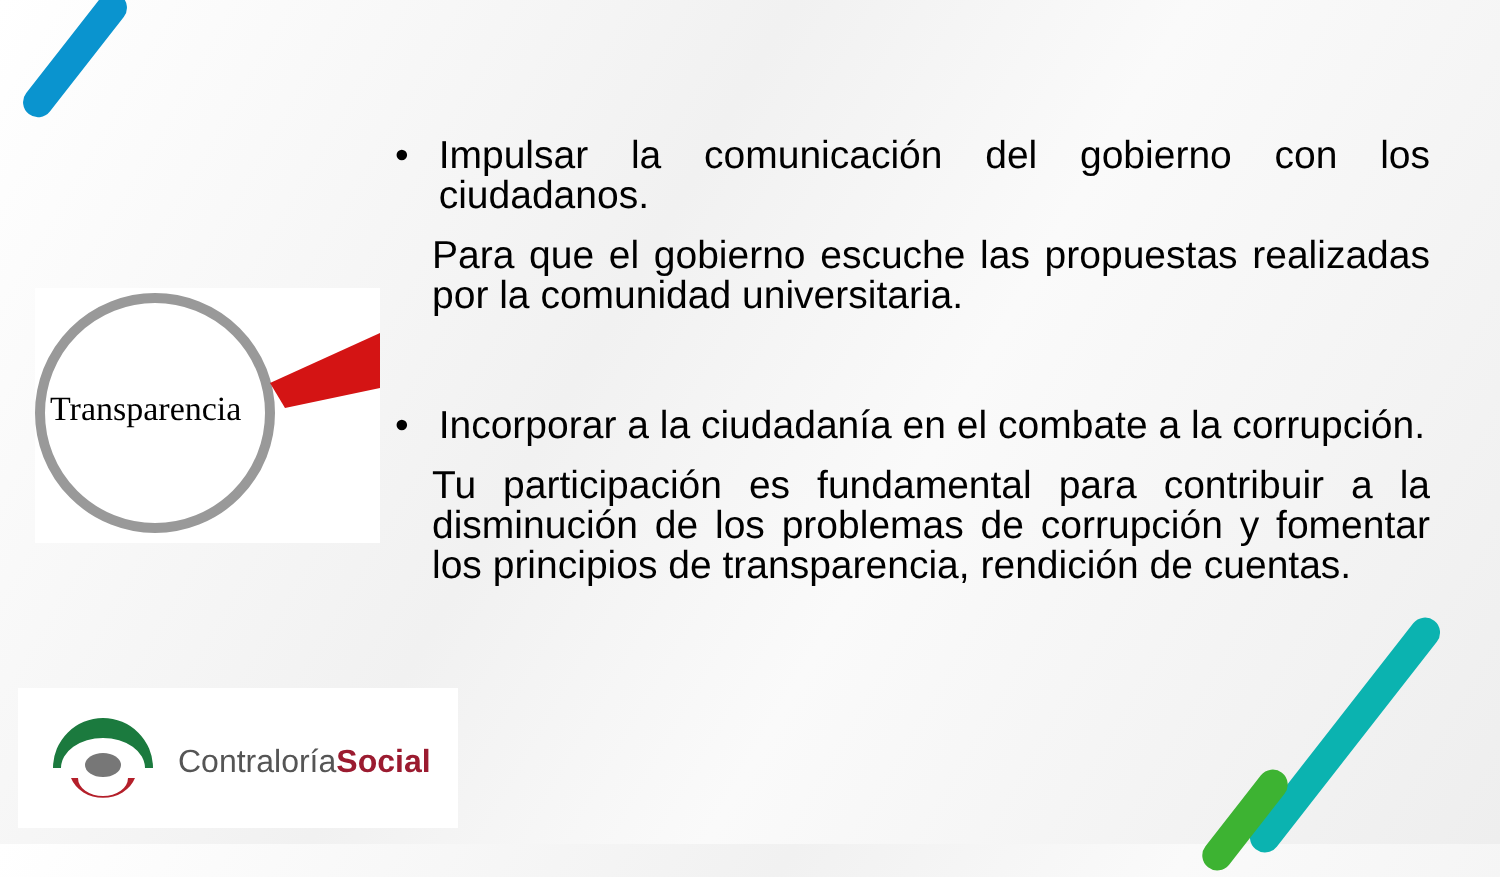Transparencia
• Impulsar la comunicación del gobierno con los ciudadanos.
Para que el gobierno escuche las propuestas realizadas por la comunidad universitaria.
• Incorporar a la ciudadanía en el combate a la corrupción.
Tu participación es fundamental para contribuir a la disminución de los problemas de corrupción y fomentar los principios de transparencia, rendición de cuentas.
ContraloríaSocial